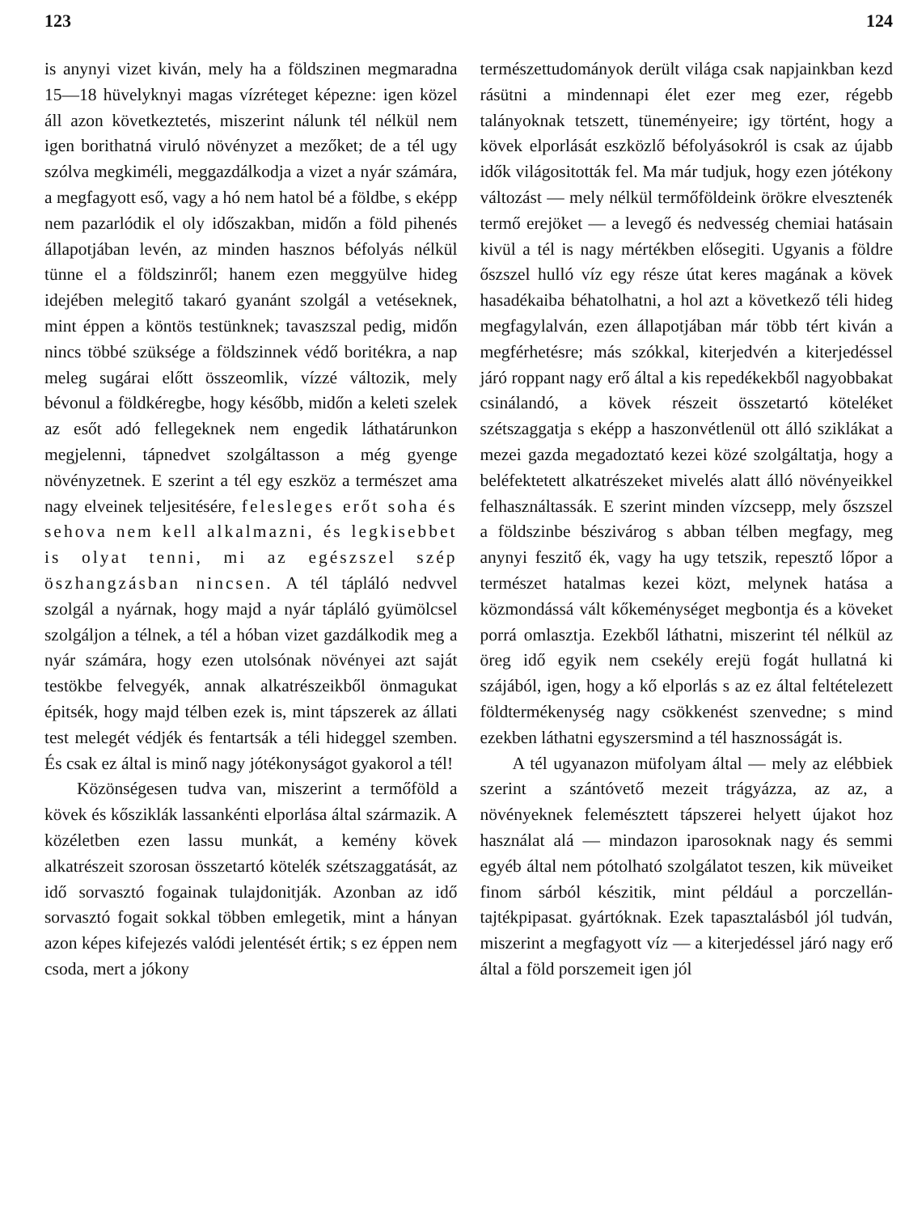123
is anynyi vizet kiván, mely ha a földszinen megmaradna 15—18 hüvelyknyi magas vízréteget képezne: igen közel áll azon következtetés, miszerint nálunk tél nélkül nem igen borithatná viruló növényzet a mezőket; de a tél ugy szólva megkiméli, meggazdálkodja a vizet a nyár számára, a megfagyott eső, vagy a hó nem hatol bé a földbe, s eképp nem pazarlódik el oly időszakban, midőn a föld pihenés állapotjában levén, az minden hasznos béfolyás nélkül tünne el a földszinről; hanem ezen meggyülve hideg idejében melegitő takaró gyanánt szolgál a vetéseknek, mint éppen a köntös testünknek; tavaszszal pedig, midőn nincs többé szüksége a földszinnek védő boritékra, a nap meleg sugárai előtt összeomlik, vízzé változik, mely bévonul a földkéregbe, hogy később, midőn a keleti szelek az esőt adó fellegeknek nem engedik láthatárunkon megjelenni, tápnedvet szolgáltasson a még gyenge növényzetnek. E szerint a tél egy eszköz a természet ama nagy elveinek teljesitésére, felesleges erőt soha és sehova nem kell alkalmazni, és legkisebbet is olyat tenni, mi az egészszel szép öszhangzásban nincsen. A tél tápláló nedvvel szolgál a nyárnak, hogy majd a nyár tápláló gyümölcsel szolgáljon a télnek, a tél a hóban vizet gazdálkodik meg a nyár számára, hogy ezen utolsónak növényei azt saját testökbe felvegyék, annak alkatrészeikből önmagukat épitsék, hogy majd télben ezek is, mint tápszerek az állati test melegét védjék és fentartsák a téli hideggel szemben. És csak ez által is minő nagy jótékonyságot gyakorol a tél!
Közönségesen tudva van, miszerint a termőföld a kövek és kősziklák lassankénti elporlása által származik. A közéletben ezen lassu munkát, a kemény kövek alkatrészeit szorosan összetartó kötelék szétszaggatását, az idő sorvasztó fogainak tulajdonitják. Azonban az idő sorvasztó fogait sokkal többen emlegetik, mint a hányan azon képes kifejezés valódi jelentését értik; s ez éppen nem csoda, mert a jókony
124
természettudományok derült világa csak napjainkban kezd rásütni a mindennapi élet ezer meg ezer, régebb talányoknak tetszett, tüneményeire; igy történt, hogy a kövek elporlását eszközlő béfolyásokról is csak az újabb idők világositották fel. Ma már tudjuk, hogy ezen jótékony változást — mely nélkül termőföldeink örökre elvesztenék termő erejöket — a levegő és nedvesség chemiai hatásain kivül a tél is nagy mértékben elősegiti. Ugyanis a földre őszszel hulló víz egy része útat keres magának a kövek hasadékaiba béhatolhatni, a hol azt a következő téli hideg megfagylalván, ezen állapotjában már több tért kiván a megférhetésre; más szókkal, kiterjedvén a kiterjedéssel járó roppant nagy erő által a kis repedékekből nagyobbakat csinálandó, a kövek részeit összetartó köteléket szétszaggatja s eképp a haszonvétlenül ott álló sziklákat a mezei gazda megadoztató kezei közé szolgáltatja, hogy a beléfektetett alkatrészeket mivelés alatt álló növényeikkel felhasználtassák. E szerint minden vízcsepp, mely őszszel a földszinbe bészivárog s abban télben megfagy, meg anynyi feszitő ék, vagy ha ugy tetszik, repesztő lőpor a természet hatalmas kezei közt, melynek hatása a közmondássá vált kőkeménységet megbontja és a köveket porrá omlasztja. Ezekből láthatni, miszerint tél nélkül az öreg idő egyik nem csekély erejü fogát hullatná ki szájából, igen, hogy a kő elporlás s az ez által feltételezett földtermékenység nagy csökkenést szenvedne; s mind ezekben láthatni egyszersmind a tél hasznosságát is.
A tél ugyanazon müfolyam által — mely az elébbiek szerint a szántóvető mezeit trágyázza, az az, a növényeknek felemésztett tápszerei helyett újakot hoz használat alá — mindazon iparosoknak nagy és semmi egyéb által nem pótolható szolgálatot teszen, kik müveiket finom sárból készitik, mint például a porczellán- tajtékpipasat. gyártóknak. Ezek tapasztalásból jól tudván, miszerint a megfagyott víz — a kiterjedéssel járó nagy erő által a föld porszemeit igen jól